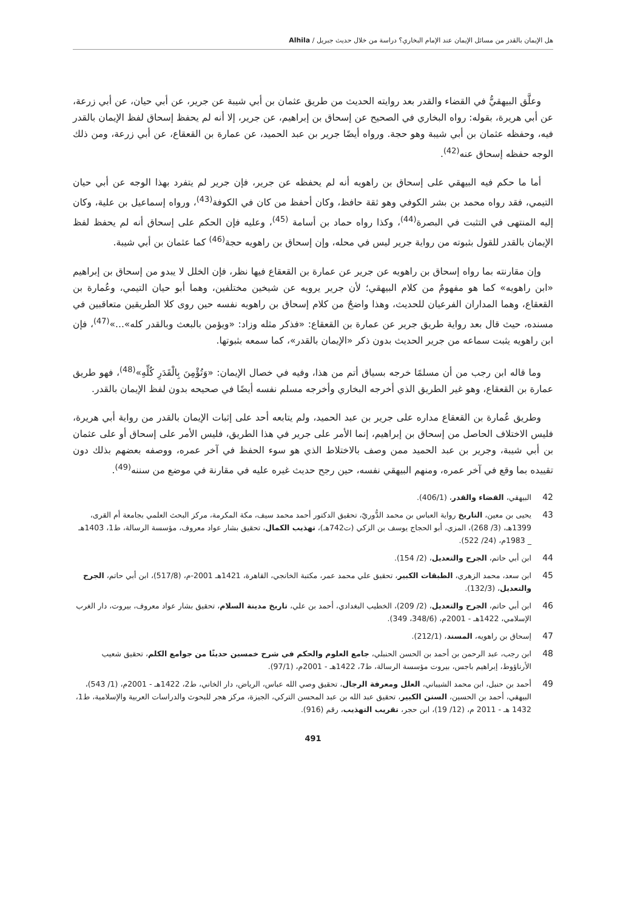هل الإيمان بالقدر من مسائل الإيمان عند الإمام البخاري؟ دراسة من خلال حديث جبريل / Alhila
وعلَّق البيهقيُّ في القضاء والقدر بعد روايته الحديث من طريق عثمان بن أبي شيبة عن جرير، عن أبي حيان، عن أبي زرعة، عن أبي هريرة، بقوله: رواه البخاري في الصحيح عن إسحاق بن إبراهيم، عن جرير، إلا أنه لم يحفظ إسحاق لفظ الإيمان بالقدر فيه، وحفظه عثمان بن أبي شيبة وهو حجة. ورواه أيضًا جرير بن عبد الحميد، عن عمارة بن القعقاع، عن أبي زرعة، ومن ذلك الوجه حفظه إسحاق عنه<sup>(42)</sup>.
أما ما حكم فيه البيهقي على إسحاق بن راهويه أنه لم يحفظه عن جرير، فإن جرير لم يتفرد بهذا الوجه عن أبي حيان التيمي، فقد رواه محمد بن بشر الكوفي وهو ثقة حافظ، وكان أحفظ من كان في الكوفة<sup>(43)</sup>، ورواه إسماعيل بن علية، وكان إليه المنتهى في التثبت في البصرة<sup>(44)</sup>، وكذا رواه حماد بن أسامة <sup>(45)</sup>، وعليه فإن الحكم على إسحاق أنه لم يحفظ لفظ الإيمان بالقدر للقول بثبوته من رواية جرير ليس في محله، وإن إسحاق بن راهويه حجة<sup>(46)</sup> كما عثمان بن أبي شيبة.
وإن مقارنته بما رواه إسحاق بن راهويه عن جرير عن عمارة بن القعقاع فيها نظر، فإن الخلل لا يبدو من إسحاق بن إبراهيم «ابن راهويه» كما هو مفهومٌ من كلام البيهقي؛ لأن جرير يرويه عن شيخين مختلفين، وهما أبو حيان التيمي، وعُمارة بن القعقاع، وهما المداران الفرعيان للحديث، وهذا واضحٌ من كلام إسحاق بن راهويه نفسه حين روى كلا الطريقين متعاقبين في مسنده، حيث قال بعد رواية طريق جرير عن عمارة بن القعقاع: «فذكر مثله وزاد: «ويؤمن بالبعث وبالقدر كله»...»<sup>(47)</sup>، فإن ابن راهويه يثبت سماعه من جرير الحديث بدون ذكر «الإيمان بالقدر»، كما سمعه بثبوتها.
وما قاله ابن رجب من أن مسلمًا خرجه بسياق أتم من هذا، وفيه في خصال الإيمان: «وَتُؤْمِنَ بِالْقَدَرِ كُلِّهِ»<sup>(48)</sup>، فهو طريق عمارة بن القعقاع، وهو غير الطريق الذي أخرجه البخاري وأخرجه مسلم نفسه أيضًا في صحيحه بدون لفظ الإيمان بالقدر.
وطريق عُمارة بن القعقاع مداره على جرير بن عبد الحميد، ولم يتابعه أحد على إثبات الإيمان بالقدر من رواية أبي هريرة، فليس الاختلاف الحاصل من إسحاق بن إبراهيم، إنما الأمر على جرير في هذا الطريق، فليس الأمر على إسحاق أو على عثمان بن أبي شيبة، وجرير بن عبد الحميد ممن وصف بالاختلاط الذي هو سوء الحفظ في آخر عمره، ووصفه بعضهم بذلك دون تقييده بما وقع في آخر عمره، ومنهم البيهقي نفسه، حين رجح حديث غيره عليه في مقارنة في موضع من سننه<sup>(49)</sup>.
42 البيهقي، القضاء والقدر، (406/1).
43 يحيى بن معين، التاريخ رواية العباس بن محمد الدُّوريّ، تحقيق الدكتور أحمد محمد سيف، مكة المكرمة، مركز البحث العلمي بجامعة أم القرى، 1399هـ، (3/ 268)، المزي، أبو الحجاج يوسف بن الزكي (ت742هـ)، تهذيب الكمال، تحقيق بشار عواد معروف، مؤسسة الرسالة، ط1، 1403هـ _ 1983م، (24/ 522).
44 ابن أبي حاتم، الجرح والتعديل، (2/ 154).
45 ابن سعد، محمد الزهري، الطبقات الكبير، تحقيق علي محمد عمر، مكتبة الخانجي، القاهرة، 1421هـ 2001-م، (517/8)، ابن أبي حاتم، الجرح والتعديل، (132/3).
46 ابن أبي حاتم، الجرح والتعديل، (2/ 209)، الخطيب البغدادي، أحمد بن علي، تاريخ مدينة السلام، تحقيق بشار عواد معروف، بيروت، دار الغرب الإسلامي، 1422هـ - 2001م، (348/6، 349).
47 إسحاق بن راهويه، المسند، (212/1).
48 ابن رجب، عبد الرحمن بن أحمد بن الحسن الحنبلي، جامع العلوم والحكم في شرح خمسين حديثًا من جوامع الكلم، تحقيق شعيب الأرناؤوط، إبراهيم باجس، بيروت مؤسسة الرسالة، ط7، 1422هـ - 2001م، (97/1).
49 أحمد بن حنبل، ابن محمد الشيباني، العلل ومعرفة الرجال، تحقيق وصي الله عباس، الرياض، دار الخاني، ط2، 1422هـ - 2001م، (1/ 543)، البيهقي، أحمد بن الحسين، السنن الكبير، تحقيق عبد الله بن عبد المحسن التركي، الجيزة، مركز هجر للبحوث والدراسات العربية والإسلامية، ط1، 1432 هـ - 2011 م، (12/ 19)، ابن حجر، تقريب التهذيب، رقم (916).
491